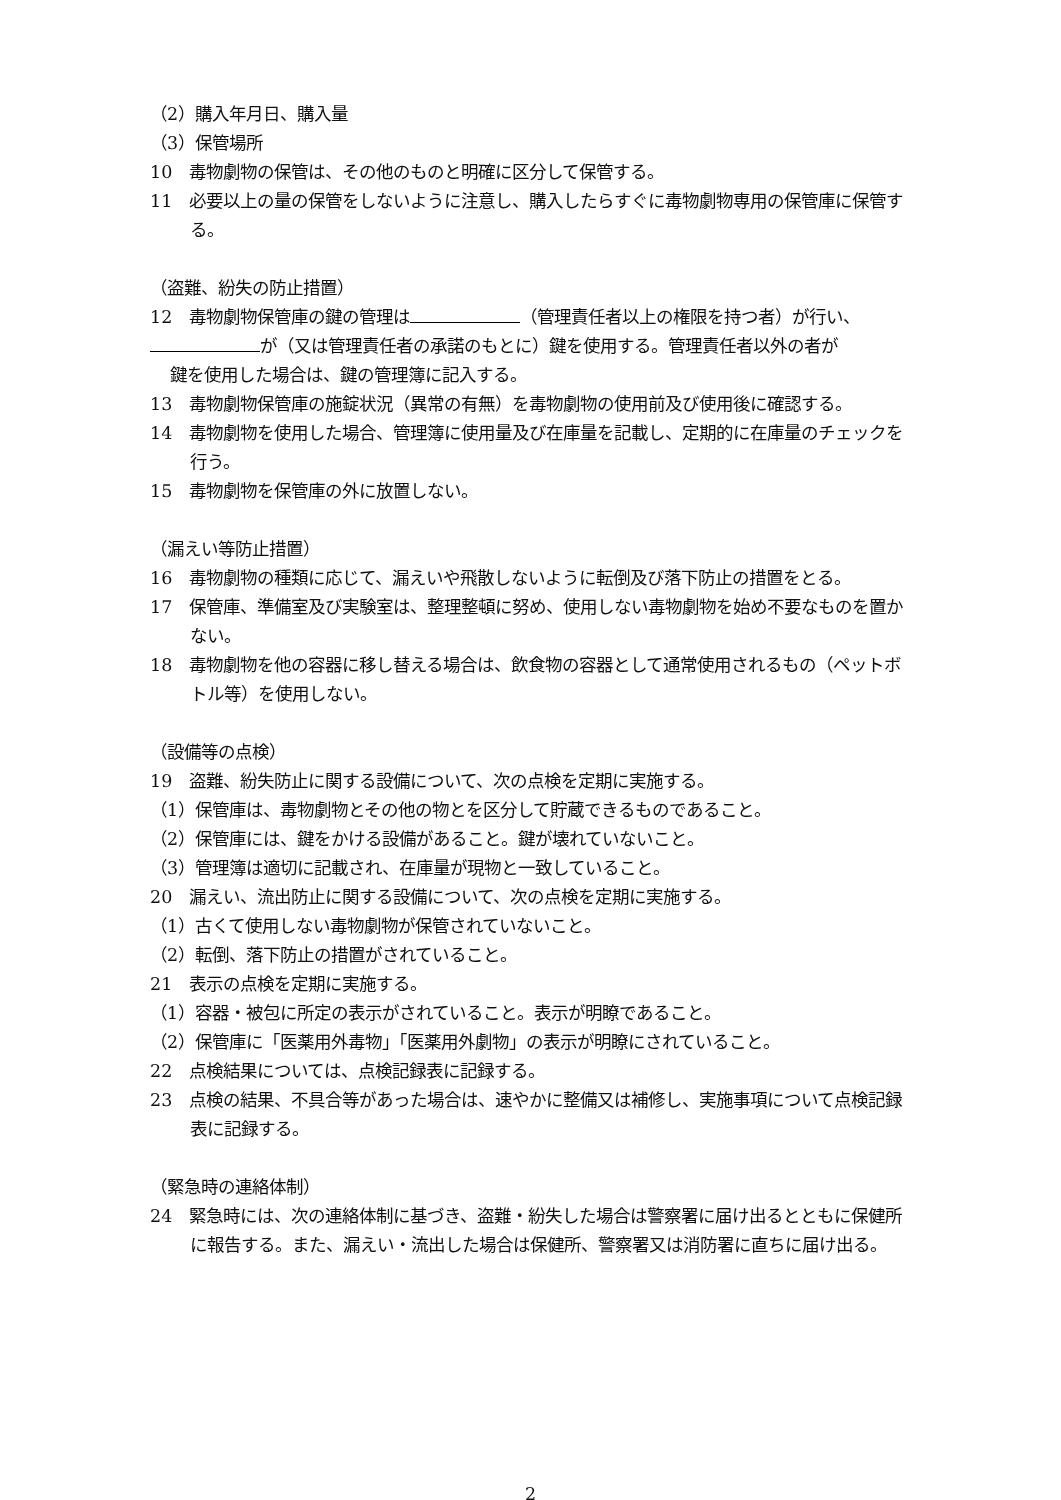（2）購入年月日、購入量
（3）保管場所
10　毒物劇物の保管は、その他のものと明確に区分して保管する。
11　必要以上の量の保管をしないように注意し、購入したらすぐに毒物劇物専用の保管庫に保管する。
（盗難、紛失の防止措置）
12　毒物劇物保管庫の鍵の管理は （管理責任者以上の権限を持つ者）が行い、
が（又は管理責任者の承諾のもとに）鍵を使用する。管理責任者以外の者が
鍵を使用した場合は、鍵の管理簿に記入する。
13　毒物劇物保管庫の施錠状況（異常の有無）を毒物劇物の使用前及び使用後に確認する。
14　毒物劇物を使用した場合、管理簿に使用量及び在庫量を記載し、定期的に在庫量のチェックを行う。
15　毒物劇物を保管庫の外に放置しない。
（漏えい等防止措置）
16　毒物劇物の種類に応じて、漏えいや飛散しないように転倒及び落下防止の措置をとる。
17　保管庫、準備室及び実験室は、整理整頓に努め、使用しない毒物劇物を始め不要なものを置かない。
18　毒物劇物を他の容器に移し替える場合は、飲食物の容器として通常使用されるもの（ペットボトル等）を使用しない。
（設備等の点検）
19　盗難、紛失防止に関する設備について、次の点検を定期に実施する。
（1）保管庫は、毒物劇物とその他の物とを区分して貯蔵できるものであること。
（2）保管庫には、鍵をかける設備があること。鍵が壊れていないこと。
（3）管理簿は適切に記載され、在庫量が現物と一致していること。
20　漏えい、流出防止に関する設備について、次の点検を定期に実施する。
（1）古くて使用しない毒物劇物が保管されていないこと。
（2）転倒、落下防止の措置がされていること。
21　表示の点検を定期に実施する。
（1）容器・被包に所定の表示がされていること。表示が明瞭であること。
（2）保管庫に「医薬用外毒物」「医薬用外劇物」の表示が明瞭にされていること。
22　点検結果については、点検記録表に記録する。
23　点検の結果、不具合等があった場合は、速やかに整備又は補修し、実施事項について点検記録表に記録する。
（緊急時の連絡体制）
24　緊急時には、次の連絡体制に基づき、盗難・紛失した場合は警察署に届け出るとともに保健所に報告する。また、漏えい・流出した場合は保健所、警察署又は消防署に直ちに届け出る。
2